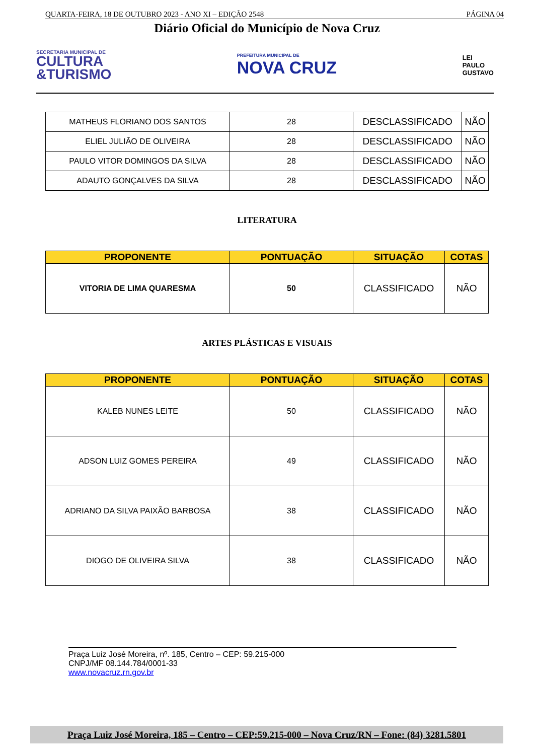QUARTA-FEIRA, 18 DE OUTUBRO 2023 - ANO XI – EDIÇÃO 2548 PÁGINA 04
Diário Oficial do Município de Nova Cruz
SECRETARIA MUNICIPAL DE
CULTURA
&TURISMO
PREFEITURA MUNICIPAL DE
NOVA CRUZ
LEI
PAULO
GUSTAVO
| MATHEUS FLORIANO DOS SANTOS | 28 | DESCLASSIFICADO | NÃO |
| ELIEL JULIÃO DE OLIVEIRA | 28 | DESCLASSIFICADO | NÃO |
| PAULO VITOR DOMINGOS DA SILVA | 28 | DESCLASSIFICADO | NÃO |
| ADAUTO GONÇALVES DA SILVA | 28 | DESCLASSIFICADO | NÃO |
LITERATURA
| PROPONENTE | PONTUAÇÃO | SITUAÇÃO | COTAS |
| --- | --- | --- | --- |
| VITORIA DE LIMA QUARESMA | 50 | CLASSIFICADO | NÃO |
ARTES PLÁSTICAS E VISUAIS
| PROPONENTE | PONTUAÇÃO | SITUAÇÃO | COTAS |
| --- | --- | --- | --- |
| KALEB NUNES LEITE | 50 | CLASSIFICADO | NÃO |
| ADSON LUIZ GOMES PEREIRA | 49 | CLASSIFICADO | NÃO |
| ADRIANO DA SILVA PAIXÃO BARBOSA | 38 | CLASSIFICADO | NÃO |
| DIOGO DE OLIVEIRA SILVA | 38 | CLASSIFICADO | NÃO |
Praça Luiz José Moreira, nº. 185, Centro – CEP: 59.215-000
CNPJ/MF 08.144.784/0001-33
www.novacruz.rn.gov.br
Praça Luiz José Moreira, 185 – Centro – CEP:59.215-000 – Nova Cruz/RN – Fone: (84) 3281.5801